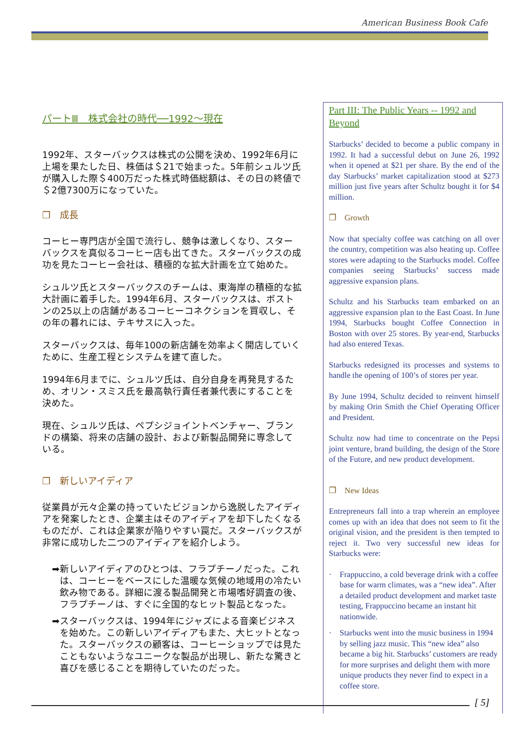American Business Book Cafe
パートⅢ　株式会社の時代──1992～現在
1992年、スターバックスは株式の公開を決め、1992年6月に上場を果たした日、株価は＄21で始まった。5年前シュルツ氏が購入した際＄400万だった株式時価総額は、その日の終値で＄2億7300万になっていた。
❐　成長
コーヒー専門店が全国で流行し、競争は激しくなり、スターバックスを真似るコーヒー店も出てきた。スターバックスの成功を見たコーヒー会社は、積極的な拡大計画を立て始めた。
シュルツ氏とスターバックスのチームは、東海岸の積極的な拡大計画に着手した。1994年6月、スターバックスは、ボストンの25以上の店舗があるコーヒーコネクションを買収し、その年の暮れには、テキサスに入った。
スターバックスは、毎年100の新店舗を効率よく開店していくために、生産工程とシステムを建て直した。
1994年6月までに、シュルツ氏は、自分自身を再発見するため、オリン・スミス氏を最高執行責任者兼代表にすることを決めた。
現在、シュルツ氏は、ペプシジョイントベンチャー、ブランドの構築、将来の店舗の設計、および新製品開発に専念している。
❐　新しいアイディア
従業員が元々企業の持っていたビジョンから逸脱したアイディアを発案したとき、企業主はそのアイディアを却下したくなるものだが、これは企業家が陥りやすい罠だ。スターバックスが非常に成功した二つのアイディアを紹介しよう。
➡ 新しいアイディアのひとつは、フラプチーノだった。これは、コーヒーをベースにした温暖な気候の地域用の冷たい飲み物である。詳細に渡る製品開発と市場嗜好調査の後、フラプチーノは、すぐに全国的なヒット製品となった。
➡ スターバックスは、1994年にジャズによる音楽ビジネスを始めた。この新しいアイディアもまた、大ヒットとなった。スターバックスの顧客は、コーヒーショップでは見たこともないようなユニークな製品が出現し、新たな驚きと喜びを感じることを期待していたのだった。
Part III: The Public Years -- 1992 and Beyond
Starbucks’ decided to become a public company in 1992. It had a successful debut on June 26, 1992 when it opened at $21 per share. By the end of the day Starbucks’ market capitalization stood at $273 million just five years after Schultz bought it for $4 million.
❐　Growth
Now that specialty coffee was catching on all over the country, competition was also heating up. Coffee stores were adapting to the Starbucks model. Coffee companies seeing Starbucks’ success made aggressive expansion plans.
Schultz and his Starbucks team embarked on an aggressive expansion plan to the East Coast. In June 1994, Starbucks bought Coffee Connection in Boston with over 25 stores. By year-end, Starbucks had also entered Texas.
Starbucks redesigned its processes and systems to handle the opening of 100’s of stores per year.
By June 1994, Schultz decided to reinvent himself by making Orin Smith the Chief Operating Officer and President.
Schultz now had time to concentrate on the Pepsi joint venture, brand building, the design of the Store of the Future, and new product development.
❐　New Ideas
Entrepreneurs fall into a trap wherein an employee comes up with an idea that does not seem to fit the original vision, and the president is then tempted to reject it. Two very successful new ideas for Starbucks were:
· Frappuccino, a cold beverage drink with a coffee base for warm climates, was a “new idea”. After a detailed product development and market taste testing, Frappuccino became an instant hit nationwide.
· Starbucks went into the music business in 1994 by selling jazz music. This “new idea” also became a big hit. Starbucks’ customers are ready for more surprises and delight them with more unique products they never find to expect in a coffee store.
[ 5]